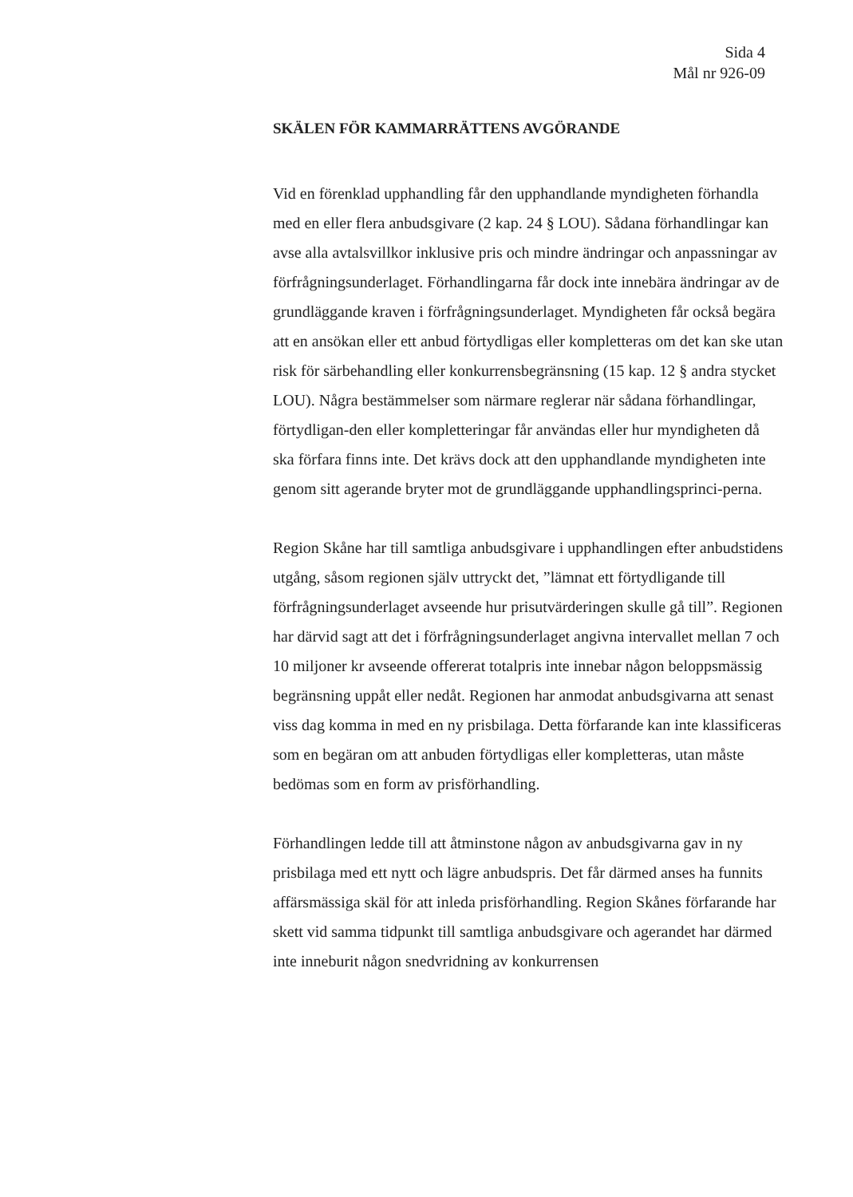Sida 4
Mål nr 926-09
SKÄLEN FÖR KAMMARRÄTTENS AVGÖRANDE
Vid en förenklad upphandling får den upphandlande myndigheten förhandla med en eller flera anbudsgivare (2 kap. 24 § LOU). Sådana förhandlingar kan avse alla avtalsvillkor inklusive pris och mindre ändringar och anpassningar av förfrågningsunderlaget. Förhandlingarna får dock inte innebära ändringar av de grundläggande kraven i förfrågningsunderlaget. Myndigheten får också begära att en ansökan eller ett anbud förtydligas eller kompletteras om det kan ske utan risk för särbehandling eller konkurrensbegränsning (15 kap. 12 § andra stycket LOU). Några bestämmelser som närmare reglerar när sådana förhandlingar, förtydligan-den eller kompletteringar får användas eller hur myndigheten då ska förfara finns inte. Det krävs dock att den upphandlande myndigheten inte genom sitt agerande bryter mot de grundläggande upphandlingsprinci-perna.
Region Skåne har till samtliga anbudsgivare i upphandlingen efter anbudstidens utgång, såsom regionen själv uttryckt det, ”lämnat ett förtydligande till förfrågningsunderlaget avseende hur prisutvärderingen skulle gå till”. Regionen har därvid sagt att det i förfrågningsunderlaget angivna intervallet mellan 7 och 10 miljoner kr avseende offererat totalpris inte innebar någon beloppsmässig begränsning uppåt eller nedåt. Regionen har anmodat anbudsgivarna att senast viss dag komma in med en ny prisbilaga. Detta förfarande kan inte klassificeras som en begäran om att anbuden förtydligas eller kompletteras, utan måste bedömas som en form av prisförhandling.
Förhandlingen ledde till att åtminstone någon av anbudsgivarna gav in ny prisbilaga med ett nytt och lägre anbudspris. Det får därmed anses ha funnits affärsmässiga skäl för att inleda prisförhandling. Region Skånes förfarande har skett vid samma tidpunkt till samtliga anbudsgivare och agerandet har därmed inte inneburit någon snedvridning av konkurrensen